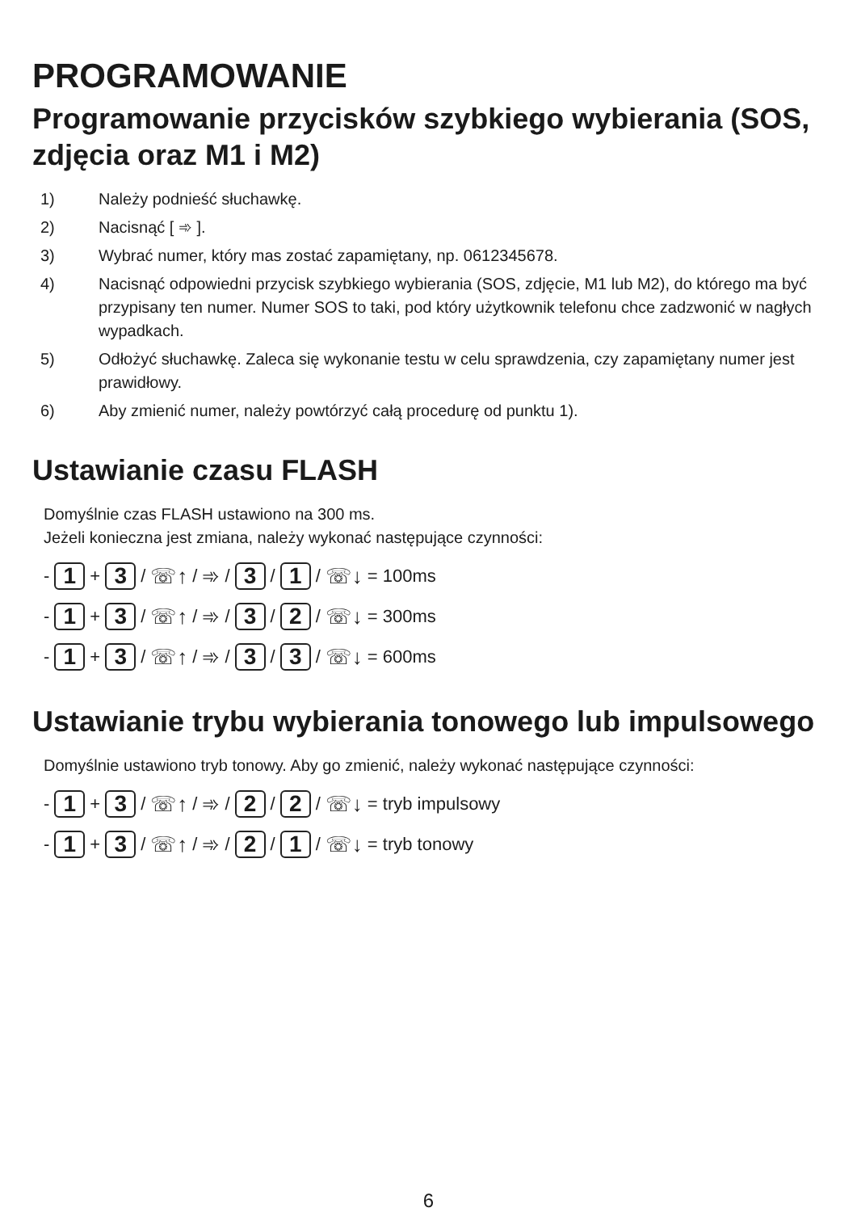PROGRAMOWANIE
Programowanie przycisków szybkiego wybierania (SOS, zdjęcia oraz M1 i M2)
1) Należy podnieść słuchawkę.
2) Nacisnąć [ ➾ ].
3) Wybrać numer, który mas zostać zapamiętany, np. 0612345678.
4) Nacisnąć odpowiedni przycisk szybkiego wybierania (SOS, zdjęcie, M1 lub M2), do którego ma być przypisany ten numer. Numer SOS to taki, pod który użytkownik telefonu chce zadzwonić w nagłych wypadkach.
5) Odłożyć słuchawkę. Zaleca się wykonanie testu w celu sprawdzenia, czy zapamiętany numer jest prawidłowy.
6) Aby zmienić numer, należy powtórzyć całą procedurę od punktu 1).
Ustawianie czasu FLASH
Domyślnie czas FLASH ustawiono na 300 ms.
Jeżeli konieczna jest zmiana, należy wykonać następujące czynności:
- 1 + 3 / ☏↑ / ➾ / 3 / 1 / ☏↓ = 100ms
- 1 + 3 / ☏↑ / ➾ / 3 / 2 / ☏↓ = 300ms
- 1 + 3 / ☏↑ / ➾ / 3 / 3 / ☏↓ = 600ms
Ustawianie trybu wybierania tonowego lub impulsowego
Domyślnie ustawiono tryb tonowy. Aby go zmienić, należy wykonać następujące czynności:
- 1 + 3 / ☏↑ / ➾ / 2 / 2 / ☏↓ = tryb impulsowy
- 1 + 3 / ☏↑ / ➾ / 2 / 1 / ☏↓ = tryb tonowy
6